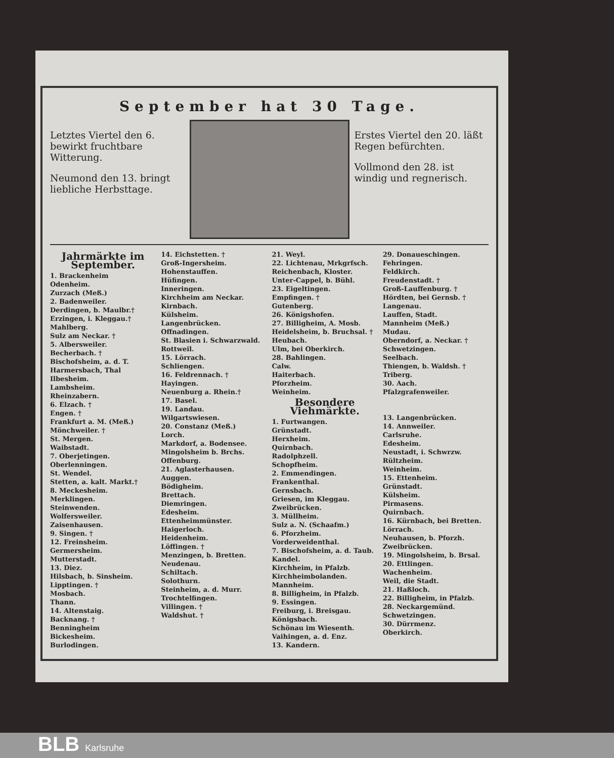September hat 30 Tage.
Letztes Viertel den 6. bewirkt fruchtbare Witterung.
Neumond den 13. bringt liebliche Herbsttage.
Erstes Viertel den 20. läßt Regen befürchten.
Vollmond den 28. ist windig und regnerisch.
Jahrmärkte im September.
1. Brackenheim
Odenheim.
Zurzach (Meß.)
2. Badenweiler.
Derdingen, b. Maulbr.†
Erzingen, i. Kleggau.†
Mahlberg.
Sulz am Neckar. †
5. Albersweiler.
Becherbach. †
Bischofsheim, a. d. T.
Harmersbach, Thal
Ilbesheim.
Lambsheim.
Rheinzabern.
6. Elzach. †
Engen. †
Frankfurt a. M. (Meß.)
Mönchweiler. †
St. Mergen.
Waibstadt.
7. Oberjetingen.
Oberlenningen.
St. Wendel.
Stetten, a. kalt. Markt.†
8. Meckesheim.
Merklingen.
Steinwenden.
Wolfersweiler.
Zaisenhausen.
9. Singen. †
12. Freinsheim.
Germersheim.
Mutterstadt.
13. Diez.
Hilsbach, b. Sinsheim.
Lipptingen. †
Mosbach.
Thann.
14. Altenstaig.
Backnang. †
Benningheim
Bickesheim.
Burlodingen.
14. Eichstetten. †
Groß-Ingersheim.
Hohenstauffen.
Hüfingen.
Inneringen.
Kirchheim am Neckar.
Kirnbach.
Külsheim.
Langenbrücken.
Offnadingen.
St. Blasien i. Schwarzwald.
Rottweil.
15. Lörrach.
Schliengen.
16. Feldrennach. †
Hayingen.
Neuenburg a. Rhein.†
17. Basel.
19. Landau.
Wilgartswiesen.
20. Constanz (Meß.)
Lorch.
Markdorf, a. Bodensee.
Mingolsheim b. Brchs.
Offenburg.
21. Aglasterhausen.
Auggen.
Bödigheim.
Brettach.
Diemringen.
Edesheim.
Ettenheimmünster.
Haigerloch.
Heidenheim.
Löffingen. †
Menzingen, b. Bretten.
Neudenau.
Schiltach.
Solothurn.
Steinheim, a. d. Murr.
Trochtelfingen.
Villingen. †
Waldshut. †
21. Weyl.
22. Lichtenau, Mrkgrfsch.
Reichenbach, Kloster.
Unter-Cappel, b. Bühl.
23. Eigeltingen.
Empfingen. †
Gutenberg.
26. Königshofen.
27. Billigheim, A. Mosb.
Heidelsheim, b. Bruchsal. †
Heubach.
Ulm, bei Oberkirch.
28. Bahlingen.
Calw.
Haiterbach.
Pforzheim.
Weinheim.
Besondere Viehmärkte.
1. Furtwangen.
Grünstadt.
Herxheim.
Quirnbach.
Radolphzell.
Schopfheim.
2. Emmendingen.
Frankenthal.
Gernsbach.
Griesen, im Kleggau.
Zweibrücken.
3. Müllheim.
Sulz a. N. (Schaafm.)
6. Pforzheim.
Vorderweidenthal.
7. Bischofsheim, a. d. Taub.
Kandel.
Kirchheim, in Pfalzb.
Kirchheimbolanden.
Mannheim.
8. Billigheim, in Pfalzb.
9. Essingen.
Freiburg, i. Breisgau.
Königsbach.
Schönau im Wiesenth.
Vaihingen, a. d. Enz.
13. Kandern.
29. Donaueschingen.
Fehringen.
Feldkirch.
Freudenstadt. †
Groß-Lauffenburg. †
Hördten, bei Gernsb. †
Langenau.
Lauffen, Stadt.
Mannheim (Meß.)
Mudau.
Oberndorf, a. Neckar. †
Schwetzingen.
Seelbach.
Thiengen, b. Waldsh. †
Triberg.
30. Aach.
Pfalzgrafenweiler.
13. Langenbrücken.
14. Annweiler.
Carlsruhe.
Edesheim.
Neustadt, i. Schwrzw.
Rültzheim.
Weinheim.
15. Ettenheim.
Grünstadt.
Külsheim.
Pirmasens.
Quirnbach.
16. Kürnbach, bei Bretten.
Lörrach.
Neuhausen, b. Pforzh.
Zweibrücken.
19. Mingolsheim, b. Brsal.
20. Ettlingen.
Wachenheim.
Weil, die Stadt.
21. Haßloch.
22. Billigheim, in Pfalzb.
28. Neckargemünd.
Schwetzingen.
30. Dürrmenz.
Oberkirch.
BLB Karlsruhe